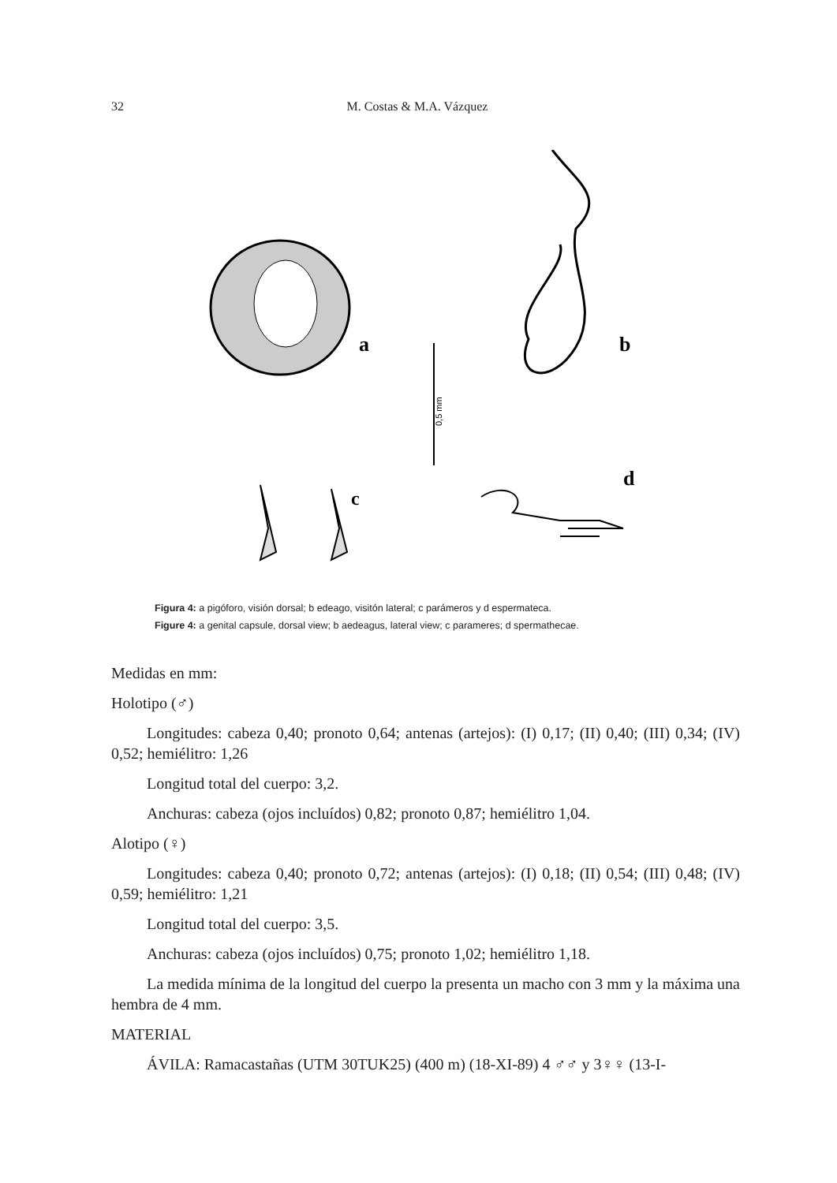32 M. Costas & M.A. Vázquez
a
b
0,5 mm
c
d
Figura 4: a pigóforo, visión dorsal; b edeago, visitón lateral; c parámeros y d espermateca.
Figure 4: a genital capsule, dorsal view; b aedeagus, lateral view; c parameres; d spermathecae.
Medidas en mm:
Holotipo (♂)
Longitudes: cabeza 0,40; pronoto 0,64; antenas (artejos): (I) 0,17; (II) 0,40; (III) 0,34; (IV) 0,52; hemiélitro: 1,26
Longitud total del cuerpo: 3,2.
Anchuras: cabeza (ojos incluídos) 0,82; pronoto 0,87; hemiélitro 1,04.
Alotipo (♀)
Longitudes: cabeza 0,40; pronoto 0,72; antenas (artejos): (I) 0,18; (II) 0,54; (III) 0,48; (IV) 0,59; hemiélitro: 1,21
Longitud total del cuerpo: 3,5.
Anchuras: cabeza (ojos incluídos) 0,75; pronoto 1,02; hemiélitro 1,18.
La medida mínima de la longitud del cuerpo la presenta un macho con 3 mm y la máxima una hembra de 4 mm.
MATERIAL
ÁVILA: Ramacastañas (UTM 30TUK25) (400 m) (18-XI-89) 4 ♂♂ y 3♀♀ (13-I-